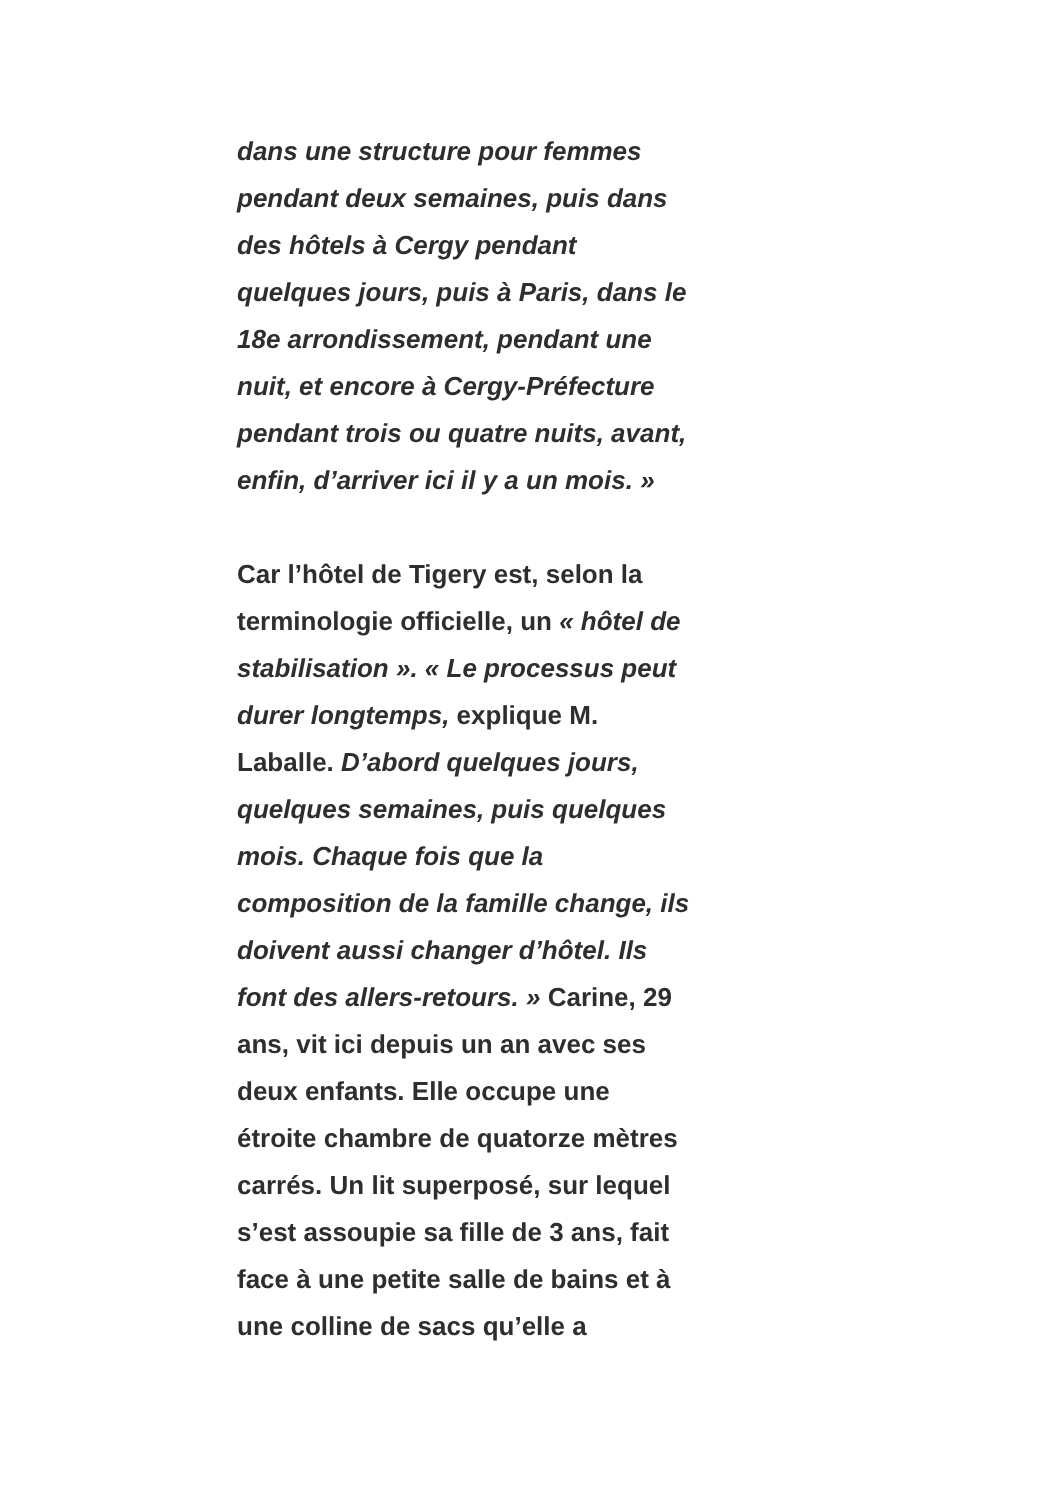dans une structure pour femmes
pendant deux semaines, puis dans
des hôtels à Cergy pendant
quelques jours, puis à Paris, dans le
18e arrondissement, pendant une
nuit, et encore à Cergy-Préfecture
pendant trois ou quatre nuits, avant,
enfin, d’arriver ici il y a un mois. »
Car l’hôtel de Tigery est, selon la
terminologie officielle, un « hôtel de
stabilisation ». « Le processus peut
durer longtemps, explique M.
Laballe. D’abord quelques jours,
quelques semaines, puis quelques
mois. Chaque fois que la
composition de la famille change, ils
doivent aussi changer d’hôtel. Ils
font des allers-retours. » Carine, 29
ans, vit ici depuis un an avec ses
deux enfants. Elle occupe une
étroite chambre de quatorze mètres
carrés. Un lit superposé, sur lequel
s’est assoupie sa fille de 3 ans, fait
face à une petite salle de bains et à
une colline de sacs qu’elle a